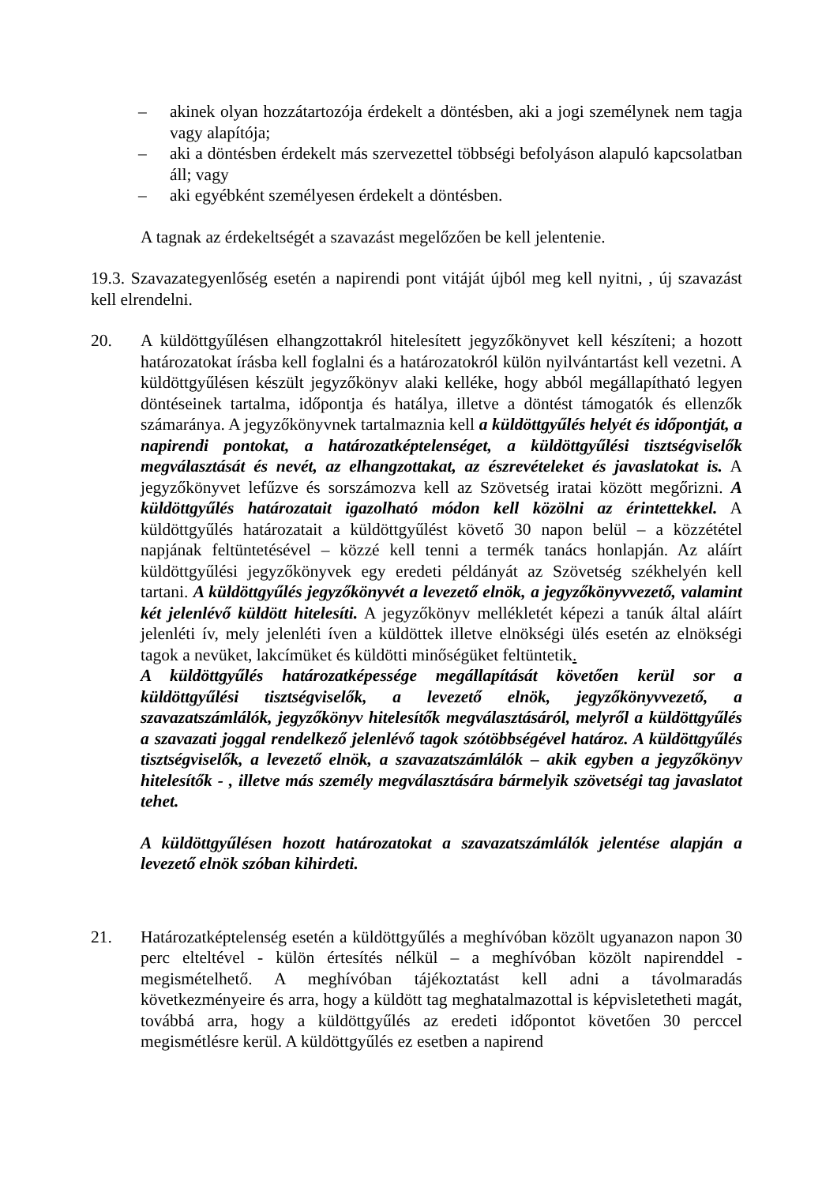– akinek olyan hozzátartozója érdekelt a döntésben, aki a jogi személynek nem tagja vagy alapítója;
– aki a döntésben érdekelt más szervezettel többségi befolyáson alapuló kapcsolatban áll; vagy
– aki egyébként személyesen érdekelt a döntésben.
A tagnak az érdekeltségét a szavazást megelőzően be kell jelentenie.
19.3. Szavazategyenlőség esetén a napirendi pont vitáját újból meg kell nyitni, , új szavazást kell elrendelni.
20. A küldöttgyűlésen elhangzottakról hitelesített jegyzőkönyvet kell készíteni; a hozott határozatokat írásba kell foglalni és a határozatokról külön nyilvántartást kell vezetni. A küldöttgyűlésen készült jegyzőkönyv alaki kelléke, hogy abból megállapítható legyen döntéseinek tartalma, időpontja és hatálya, illetve a döntést támogatók és ellenzők számaránya. A jegyzőkönyvnek tartalmaznia kell a küldöttgyűlés helyét és időpontját, a napirendi pontokat, a határozatképtelenséget, a küldöttgyűlési tisztségviselők megválasztását és nevét, az elhangzottakat, az észrevételeket és javaslatokat is. A jegyzőkönyvet lefűzve és sorszámozva kell az Szövetség iratai között megőrizni. A küldöttgyűlés határozatait igazolható módon kell közölni az érintettekkel. A küldöttgyűlés határozatait a küldöttgyűlést követő 30 napon belül – a közzététel napjának feltüntetésével – közzé kell tenni a termék tanács honlapján. Az aláírt küldöttgyűlési jegyzőkönyvek egy eredeti példányát az Szövetség székhelyén kell tartani. A küldöttgyűlés jegyzőkönyvét a levezető elnök, a jegyzőkönyvvezető, valamint két jelenlévő küldött hitelesíti. A jegyzőkönyv mellékletét képezi a tanúk által aláírt jelenléti ív, mely jelenléti íven a küldöttek illetve elnökségi ülés esetén az elnökségi tagok a nevüket, lakcímüket és küldötti minőségüket feltüntetik.
A küldöttgyűlés határozatképessége megállapítását követően kerül sor a küldöttgyűlési tisztségviselők, a levezető elnök, jegyzőkönyvvezető, a szavazatszámlálók, jegyzőkönyv hitelesítők megválasztásáról, melyről a küldöttgyűlés a szavazati joggal rendelkező jelenlévő tagok szótöbbségével határoz. A küldöttgyűlés tisztségviselők, a levezető elnök, a szavazatszámlálók – akik egyben a jegyzőkönyv hitelesítők - , illetve más személy megválasztására bármelyik szövetségi tag javaslatot tehet.
A küldöttgyűlésen hozott határozatokat a szavazatszámlálók jelentése alapján a levezető elnök szóban kihirdeti.
21. Határozatképtelenség esetén a küldöttgyűlés a meghívóban közölt ugyanazon napon 30 perc elteltével - külön értesítés nélkül – a meghívóban közölt napirenddel - megismételhető. A meghívóban tájékoztatást kell adni a távolmaradás következményeire és arra, hogy a küldött tag meghatalmazottal is képvisletetheti magát, továbbá arra, hogy a küldöttgyűlés az eredeti időpontot követően 30 perccel megismétlésre kerül. A küldöttgyűlés ez esetben a napirend